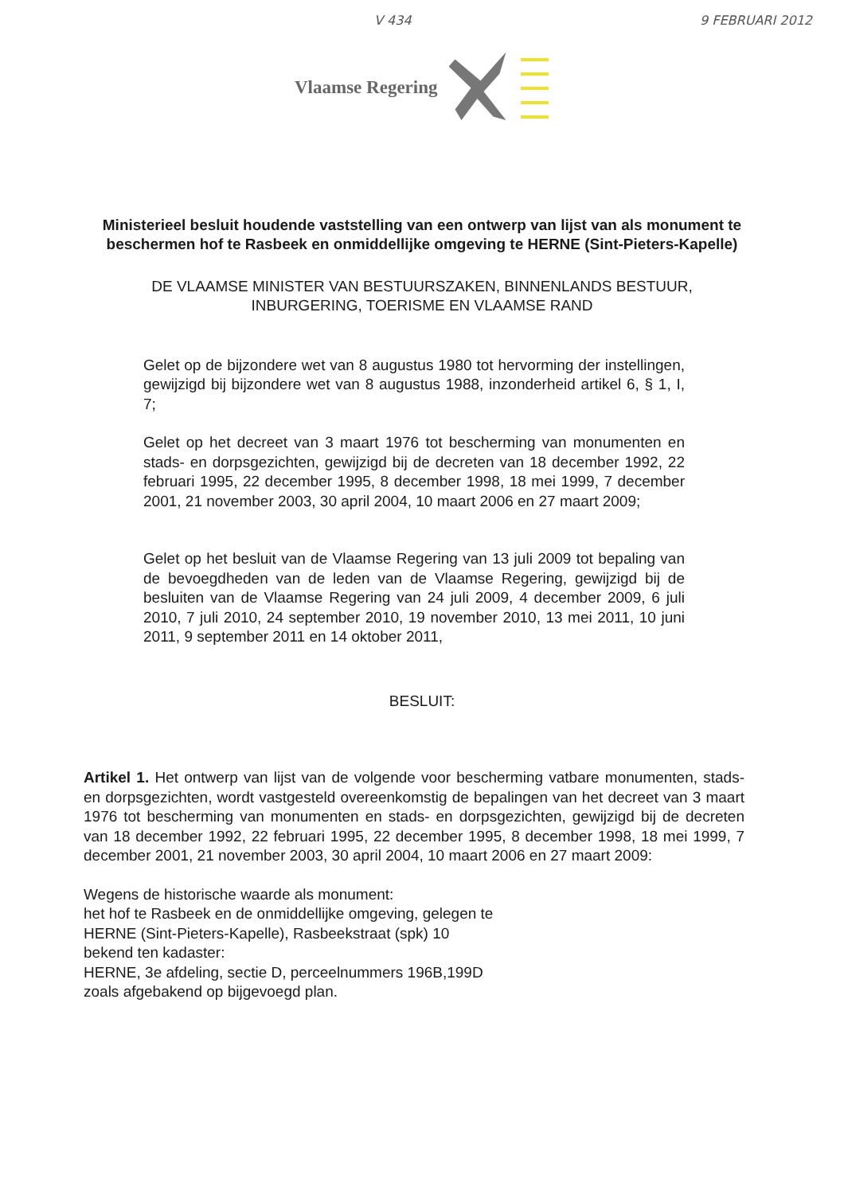V 434 9 FEBRUARI 2012
Vlaamse Regering
Ministerieel besluit houdende vaststelling van een ontwerp van lijst van als monument te beschermen hof te Rasbeek en onmiddellijke omgeving te HERNE (Sint-Pieters-Kapelle)
DE VLAAMSE MINISTER VAN BESTUURSZAKEN, BINNENLANDS BESTUUR, INBURGERING, TOERISME EN VLAAMSE RAND
Gelet op de bijzondere wet van 8 augustus 1980 tot hervorming der instellingen, gewijzigd bij bijzondere wet van 8 augustus 1988, inzonderheid artikel 6, § 1, I, 7;
Gelet op het decreet van 3 maart 1976 tot bescherming van monumenten en stads- en dorpsgezichten, gewijzigd bij de decreten van 18 december 1992, 22 februari 1995, 22 december 1995, 8 december 1998, 18 mei 1999, 7 december 2001, 21 november 2003, 30 april 2004, 10 maart 2006 en 27 maart 2009;
Gelet op het besluit van de Vlaamse Regering van 13 juli 2009 tot bepaling van de bevoegdheden van de leden van de Vlaamse Regering, gewijzigd bij de besluiten van de Vlaamse Regering van 24 juli 2009, 4 december 2009, 6 juli 2010, 7 juli 2010, 24 september 2010, 19 november 2010, 13 mei 2011, 10 juni 2011, 9 september 2011 en 14 oktober 2011,
BESLUIT:
Artikel 1. Het ontwerp van lijst van de volgende voor bescherming vatbare monumenten, stads- en dorpsgezichten, wordt vastgesteld overeenkomstig de bepalingen van het decreet van 3 maart 1976 tot bescherming van monumenten en stads- en dorpsgezichten, gewijzigd bij de decreten van 18 december 1992, 22 februari 1995, 22 december 1995, 8 december 1998, 18 mei 1999, 7 december 2001, 21 november 2003, 30 april 2004, 10 maart 2006 en 27 maart 2009:
Wegens de historische waarde als monument:
het hof te Rasbeek en de onmiddellijke omgeving, gelegen te
HERNE (Sint-Pieters-Kapelle), Rasbeekstraat (spk) 10
bekend ten kadaster:
HERNE, 3e afdeling, sectie D, perceelnummers 196B,199D
zoals afgebakend op bijgevoegd plan.